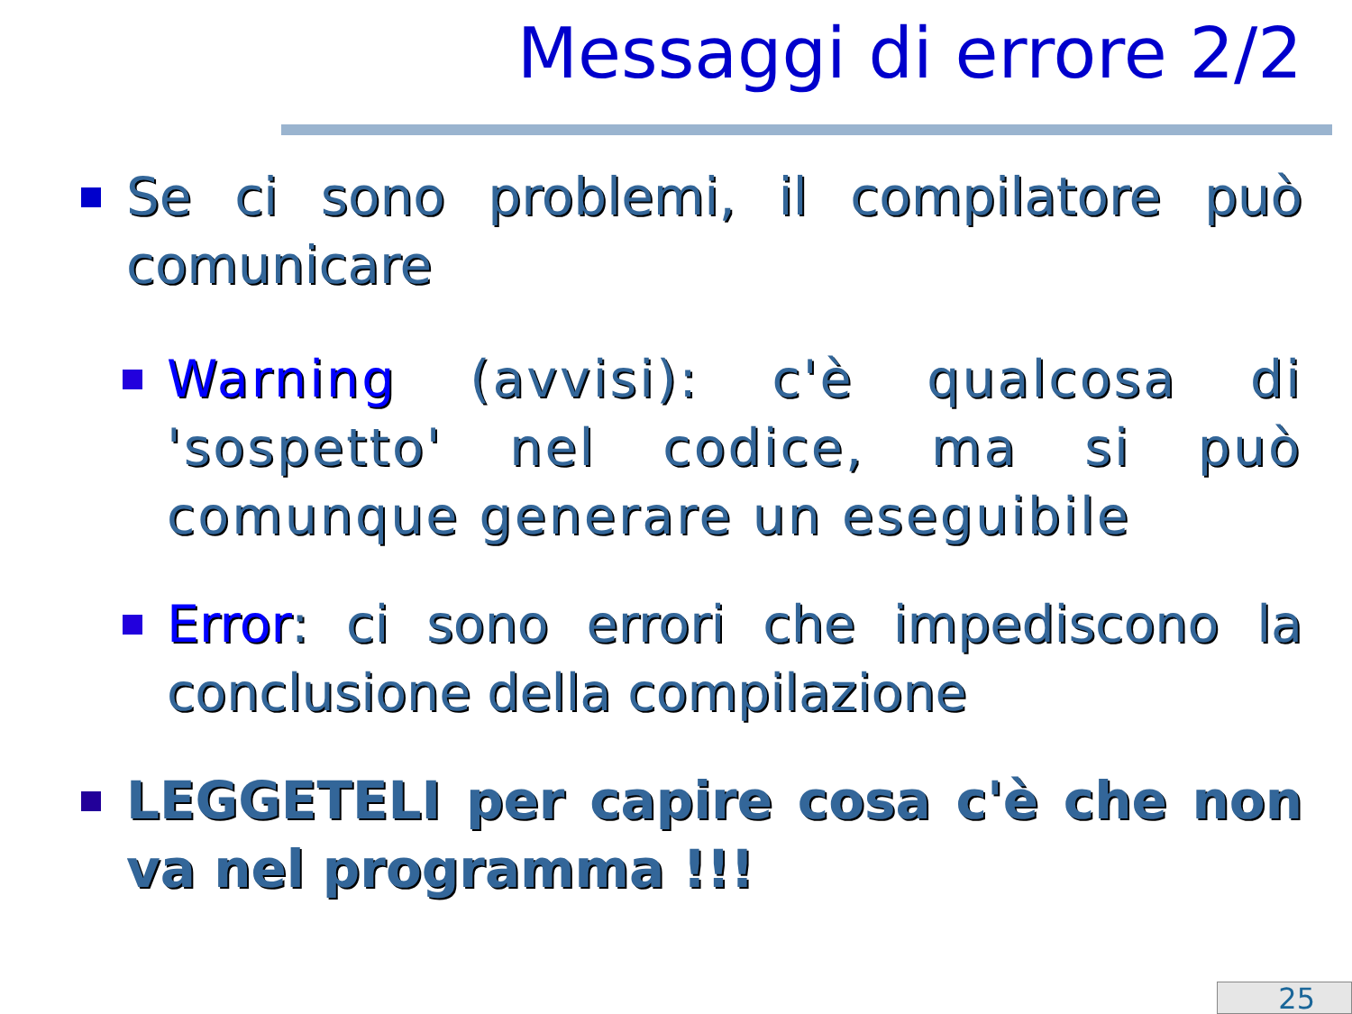Messaggi di errore 2/2
Se ci sono problemi, il compilatore può comunicare
Warning (avvisi): c'è qualcosa di 'sospetto' nel codice, ma si può comunque generare un eseguibile
Error: ci sono errori che impediscono la conclusione della compilazione
LEGGETELI per capire cosa c'è che non va nel programma !!!
25